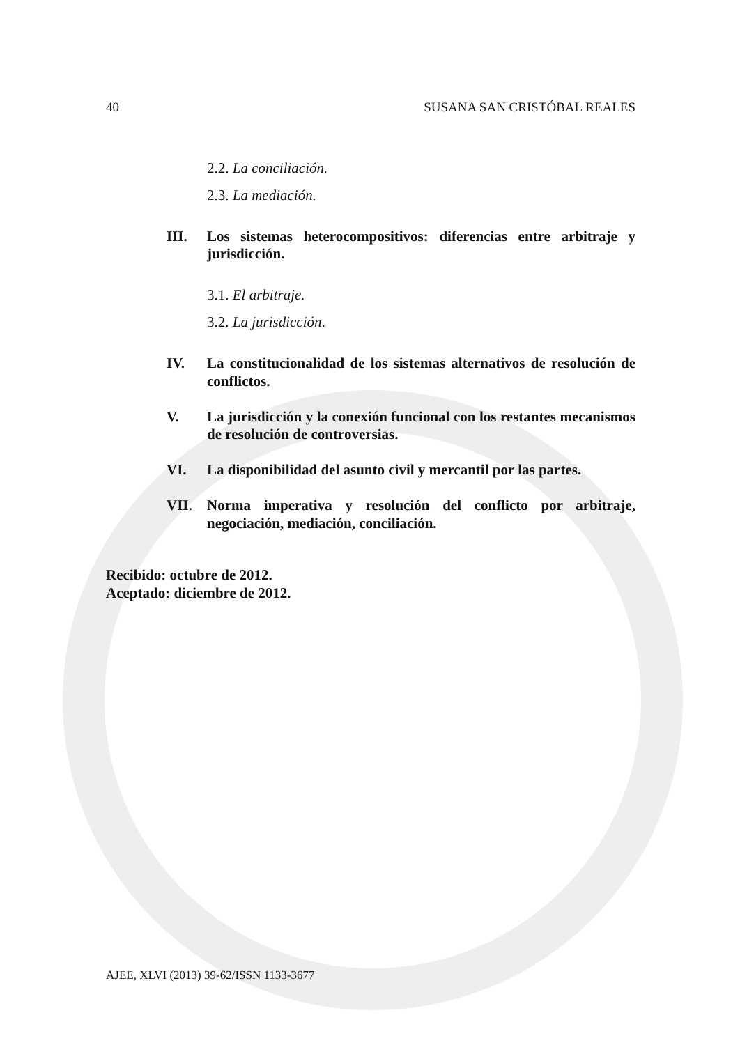40 SUSANA SAN CRISTÓBAL REALES
2.2. La conciliación.
2.3. La mediación.
III. Los sistemas heterocompositivos: diferencias entre arbitraje y jurisdicción.
3.1. El arbitraje.
3.2. La jurisdicción.
IV. La constitucionalidad de los sistemas alternativos de resolución de conflictos.
V. La jurisdicción y la conexión funcional con los restantes mecanismos de resolución de controversias.
VI. La disponibilidad del asunto civil y mercantil por las partes.
VII. Norma imperativa y resolución del conflicto por arbitraje, negociación, mediación, conciliación.
Recibido: octubre de 2012.
Aceptado: diciembre de 2012.
AJEE, XLVI (2013) 39-62/ISSN 1133-3677